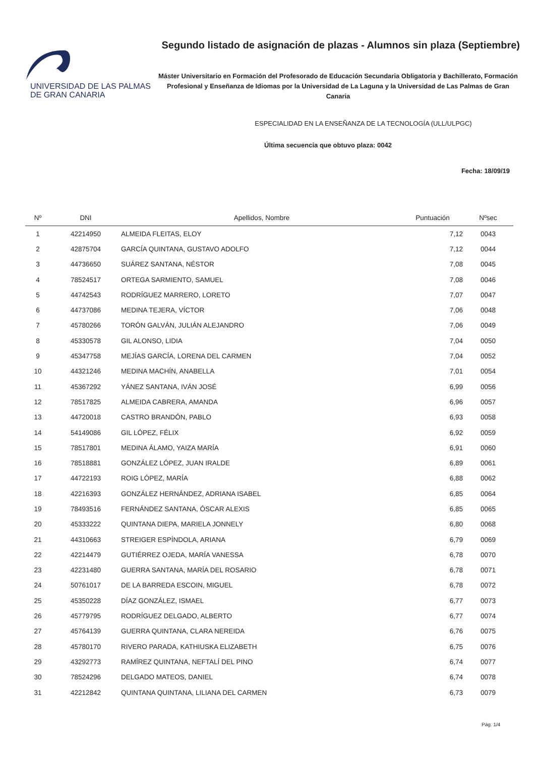UNIVERSIDAD DE LAS PALMAS
DE GRAN CANARIA
Segundo listado de asignación de plazas - Alumnos sin plaza (Septiembre)
Máster Universitario en Formación del Profesorado de Educación Secundaria Obligatoria y Bachillerato, Formación Profesional y Enseñanza de Idiomas por la Universidad de La Laguna y la Universidad de Las Palmas de Gran Canaria
ESPECIALIDAD EN LA ENSEÑANZA DE LA TECNOLOGÍA (ULL/ULPGC)
Última secuencia que obtuvo plaza: 0042
Fecha: 18/09/19
| Nº | DNI | Apellidos, Nombre | Puntuación | Nºsec |
| --- | --- | --- | --- | --- |
| 1 | 42214950 | ALMEIDA FLEITAS, ELOY | 7,12 | 0043 |
| 2 | 42875704 | GARCÍA QUINTANA, GUSTAVO ADOLFO | 7,12 | 0044 |
| 3 | 44736650 | SUÁREZ SANTANA, NÉSTOR | 7,08 | 0045 |
| 4 | 78524517 | ORTEGA SARMIENTO, SAMUEL | 7,08 | 0046 |
| 5 | 44742543 | RODRÍGUEZ MARRERO, LORETO | 7,07 | 0047 |
| 6 | 44737086 | MEDINA TEJERA, VÍCTOR | 7,06 | 0048 |
| 7 | 45780266 | TORÓN GALVÁN, JULIÁN ALEJANDRO | 7,06 | 0049 |
| 8 | 45330578 | GIL ALONSO, LIDIA | 7,04 | 0050 |
| 9 | 45347758 | MEJÍAS GARCÍA, LORENA DEL CARMEN | 7,04 | 0052 |
| 10 | 44321246 | MEDINA MACHÍN, ANABELLA | 7,01 | 0054 |
| 11 | 45367292 | YÁNEZ SANTANA, IVÁN JOSÉ | 6,99 | 0056 |
| 12 | 78517825 | ALMEIDA CABRERA, AMANDA | 6,96 | 0057 |
| 13 | 44720018 | CASTRO BRANDÓN, PABLO | 6,93 | 0058 |
| 14 | 54149086 | GIL LÓPEZ, FÉLIX | 6,92 | 0059 |
| 15 | 78517801 | MEDINA ÁLAMO, YAIZA MARÍA | 6,91 | 0060 |
| 16 | 78518881 | GONZÁLEZ LÓPEZ, JUAN IRALDE | 6,89 | 0061 |
| 17 | 44722193 | ROIG LÓPEZ, MARÍA | 6,88 | 0062 |
| 18 | 42216393 | GONZÁLEZ HERNÁNDEZ, ADRIANA ISABEL | 6,85 | 0064 |
| 19 | 78493516 | FERNÁNDEZ SANTANA, ÓSCAR ALEXIS | 6,85 | 0065 |
| 20 | 45333222 | QUINTANA DIEPA, MARIELA JONNELY | 6,80 | 0068 |
| 21 | 44310663 | STREIGER ESPÍNDOLA, ARIANA | 6,79 | 0069 |
| 22 | 42214479 | GUTIÉRREZ OJEDA, MARÍA VANESSA | 6,78 | 0070 |
| 23 | 42231480 | GUERRA SANTANA, MARÍA DEL ROSARIO | 6,78 | 0071 |
| 24 | 50761017 | DE LA BARREDA ESCOIN, MIGUEL | 6,78 | 0072 |
| 25 | 45350228 | DÍAZ GONZÁLEZ, ISMAEL | 6,77 | 0073 |
| 26 | 45779795 | RODRÍGUEZ DELGADO, ALBERTO | 6,77 | 0074 |
| 27 | 45764139 | GUERRA QUINTANA, CLARA NEREIDA | 6,76 | 0075 |
| 28 | 45780170 | RIVERO PARADA, KATHIUSKA ELIZABETH | 6,75 | 0076 |
| 29 | 43292773 | RAMÍREZ QUINTANA, NEFTALÍ DEL PINO | 6,74 | 0077 |
| 30 | 78524296 | DELGADO MATEOS, DANIEL | 6,74 | 0078 |
| 31 | 42212842 | QUINTANA QUINTANA, LILIANA DEL CARMEN | 6,73 | 0079 |
Pág. 1/4